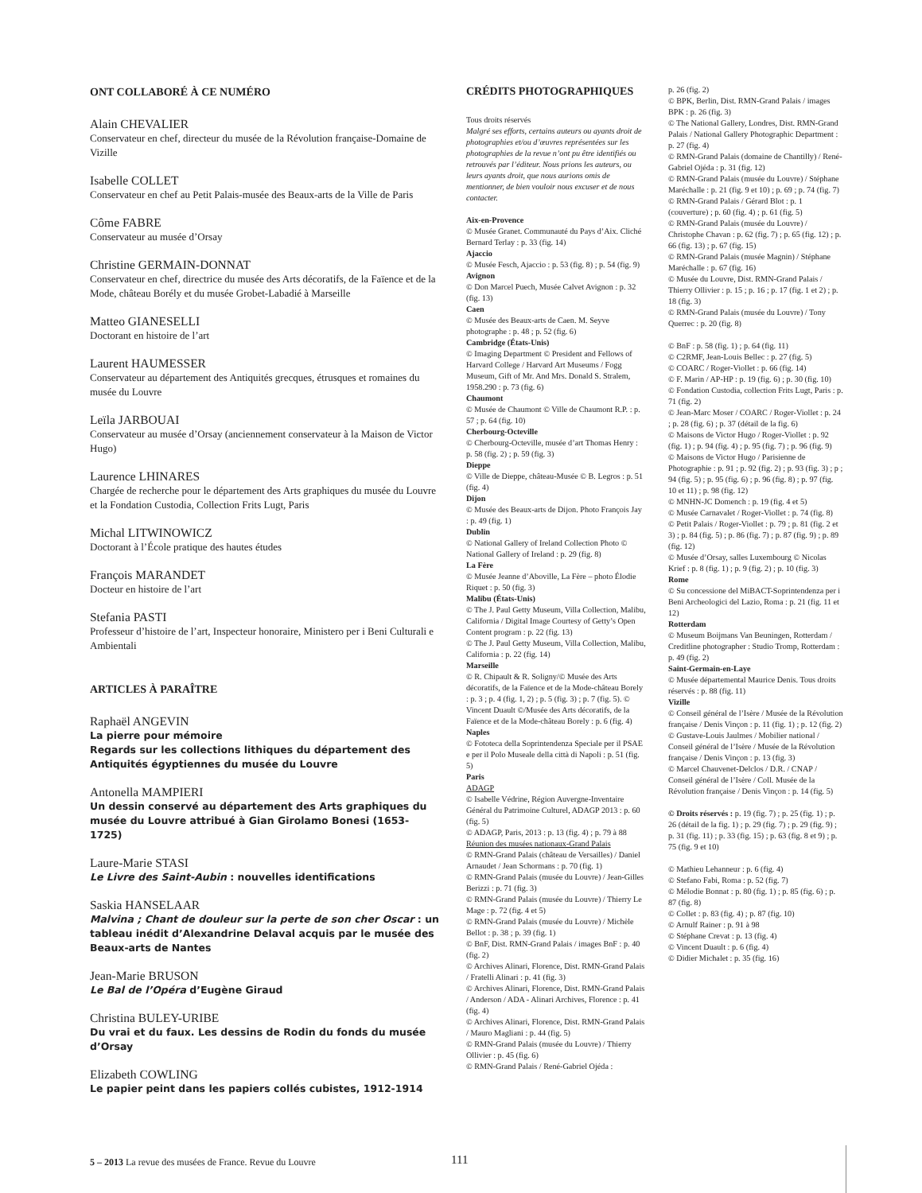ONT COLLABORÉ À CE NUMÉRO
Alain CHEVALIER
Conservateur en chef, directeur du musée de la Révolution française-Domaine de Vizille
Isabelle COLLET
Conservateur en chef au Petit Palais-musée des Beaux-arts de la Ville de Paris
Côme FABRE
Conservateur au musée d’Orsay
Christine GERMAIN-DONNAT
Conservateur en chef, directrice du musée des Arts décoratifs, de la Faïence et de la Mode, château Borély et du musée Grobet-Labadié à Marseille
Matteo GIANESELLI
Doctorant en histoire de l’art
Laurent HAUMESSER
Conservateur au département des Antiquités grecques, étrusques et romaines du musée du Louvre
Leïla JARBOUAI
Conservateur au musée d’Orsay (anciennement conservateur à la Maison de Victor Hugo)
Laurence LHINARES
Chargée de recherche pour le département des Arts graphiques du musée du Louvre et la Fondation Custodia, Collection Frits Lugt, Paris
Michal LITWINOWICZ
Doctorant à l’École pratique des hautes études
François MARANDET
Docteur en histoire de l’art
Stefania PASTI
Professeur d’histoire de l’art, Inspecteur honoraire, Ministero per i Beni Culturali e Ambientali
ARTICLES À PARAÎTRE
Raphaël ANGEVIN
La pierre pour mémoire
Regards sur les collections lithiques du département des Antiquités égyptiennes du musée du Louvre
Antonella MAMPIERI
Un dessin conservé au département des Arts graphiques du musée du Louvre attribué à Gian Girolamo Bonesi (1653-1725)
Laure-Marie STASI
Le Livre des Saint-Aubin : nouvelles identifications
Saskia HANSELAAR
Malvina ; Chant de douleur sur la perte de son cher Oscar : un tableau inédit d’Alexandrine Delaval acquis par le musée des Beaux-arts de Nantes
Jean-Marie BRUSON
Le Bal de l’Opéra d’Eugène Giraud
Christina BULEY-URIBE
Du vrai et du faux. Les dessins de Rodin du fonds du musée d’Orsay
Elizabeth COWLING
Le papier peint dans les papiers collés cubistes, 1912-1914
CRÉDITS PHOTOGRAPHIQUES
Tous droits réservés
Malgré ses efforts, certains auteurs ou ayants droit de photographies et/ou d’œuvres représentées sur les photographies de la revue n’ont pu être identifiés ou retrouvés par l’éditeur. Nous prions les auteurs, ou leurs ayants droit, que nous aurions omis de mentionner, de bien vouloir nous excuser et de nous contacter.
Aix-en-Provence
© Musée Granet. Communauté du Pays d’Aix. Cliché Bernard Terlay : p. 33 (fig. 14)
Ajaccio
© Musée Fesch, Ajaccio : p. 53 (fig. 8) ; p. 54 (fig. 9)
Avignon
© Don Marcel Puech, Musée Calvet Avignon : p. 32 (fig. 13)
Caen
© Musée des Beaux-arts de Caen. M. Seyve photographe : p. 48 ; p. 52 (fig. 6)
Cambridge (États-Unis)
© Imaging Department © President and Fellows of Harvard College / Harvard Art Museums / Fogg Museum, Gift of Mr. And Mrs. Donald S. Stralem, 1958.290 : p. 73 (fig. 6)
Chaumont
© Musée de Chaumont © Ville de Chaumont R.P. : p. 57 ; p. 64 (fig. 10)
Cherbourg-Octeville
© Cherbourg-Octeville, musée d’art Thomas Henry : p. 58 (fig. 2) ; p. 59 (fig. 3)
Dieppe
© Ville de Dieppe, château-Musée © B. Legros : p. 51 (fig. 4)
Dijon
© Musée des Beaux-arts de Dijon. Photo François Jay : p. 49 (fig. 1)
Dublin
© National Gallery of Ireland Collection Photo © National Gallery of Ireland : p. 29 (fig. 8)
La Fère
© Musée Jeanne d’Aboville, La Fère – photo Élodie Riquet : p. 50 (fig. 3)
Malibu (États-Unis)
© The J. Paul Getty Museum, Villa Collection, Malibu, California / Digital Image Courtesy of Getty’s Open Content program : p. 22 (fig. 13)
© The J. Paul Getty Museum, Villa Collection, Malibu, California : p. 22 (fig. 14)
Marseille
© R. Chipault & R. Soligny/© Musée des Arts décoratifs, de la Faïence et de la Mode-château Borely : p. 3 ; p. 4 (fig. 1, 2) ; p. 5 (fig. 3) ; p. 7 (fig. 5). © Vincent Duault ©/Musée des Arts décoratifs, de la Faïence et de la Mode-château Borely : p. 6 (fig. 4)
Naples
© Fototeca della Soprintendenza Speciale per il PSAE e per il Polo Museale della città di Napoli : p. 51 (fig. 5)
Paris
ADAGP
© Isabelle Védrine, Région Auvergne-Inventaire Général du Patrimoine Culturel, ADAGP 2013 : p. 60 (fig. 5)
© ADAGP, Paris, 2013 : p. 13 (fig. 4) ; p. 79 à 88
Réunion des musées nationaux-Grand Palais
© RMN-Grand Palais (château de Versailles) / Daniel Arnaudet / Jean Schormans : p. 70 (fig. 1)
© RMN-Grand Palais (musée du Louvre) / Jean-Gilles Berizzi : p. 71 (fig. 3)
© RMN-Grand Palais (musée du Louvre) / Thierry Le Mage : p. 72 (fig. 4 et 5)
© RMN-Grand Palais (musée du Louvre) / Michèle Bellot : p. 38 ; p. 39 (fig. 1)
© BnF, Dist. RMN-Grand Palais / images BnF : p. 40 (fig. 2)
© Archives Alinari, Florence, Dist. RMN-Grand Palais / Fratelli Alinari : p. 41 (fig. 3)
© Archives Alinari, Florence, Dist. RMN-Grand Palais / Anderson / ADA - Alinari Archives, Florence : p. 41 (fig. 4)
© Archives Alinari, Florence, Dist. RMN-Grand Palais / Mauro Magliani : p. 44 (fig. 5)
© RMN-Grand Palais (musée du Louvre) / Thierry Ollivier : p. 45 (fig. 6)
© RMN-Grand Palais / René-Gabriel Ojéda :
p. 26 (fig. 2)
© BPK, Berlin, Dist. RMN-Grand Palais / images BPK : p. 26 (fig. 3)
© The National Gallery, Londres, Dist. RMN-Grand Palais / National Gallery Photographic Department : p. 27 (fig. 4)
© RMN-Grand Palais (domaine de Chantilly) / René-Gabriel Ojéda : p. 31 (fig. 12)
© RMN-Grand Palais (musée du Louvre) / Stéphane Maréchalle : p. 21 (fig. 9 et 10) ; p. 69 ; p. 74 (fig. 7)
© RMN-Grand Palais / Gérard Blot : p. 1 (couverture) ; p. 60 (fig. 4) ; p. 61 (fig. 5)
© RMN-Grand Palais (musée du Louvre) / Christophe Chavan : p. 62 (fig. 7) ; p. 65 (fig. 12) ; p. 66 (fig. 13) ; p. 67 (fig. 15)
© RMN-Grand Palais (musée Magnin) / Stéphane Maréchalle : p. 67 (fig. 16)
© Musée du Louvre, Dist. RMN-Grand Palais / Thierry Ollivier : p. 15 ; p. 16 ; p. 17 (fig. 1 et 2) ; p. 18 (fig. 3)
© RMN-Grand Palais (musée du Louvre) / Tony Querrec : p. 20 (fig. 8)
© BnF : p. 58 (fig. 1) ; p. 64 (fig. 11)
© C2RMF, Jean-Louis Bellec : p. 27 (fig. 5)
© COARC / Roger-Viollet : p. 66 (fig. 14)
© F. Marin / AP-HP : p. 19 (fig. 6) ; p. 30 (fig. 10)
© Fondation Custodia, collection Frits Lugt, Paris : p. 71 (fig. 2)
© Jean-Marc Moser / COARC / Roger-Viollet : p. 24 ; p. 28 (fig. 6) ; p. 37 (détail de la fig. 6)
© Maisons de Victor Hugo / Roger-Viollet : p. 92 (fig. 1) ; p. 94 (fig. 4) ; p. 95 (fig. 7) ; p. 96 (fig. 9)
© Maisons de Victor Hugo / Parisienne de Photographie : p. 91 ; p. 92 (fig. 2) ; p. 93 (fig. 3) ; p ; 94 (fig. 5) ; p. 95 (fig. 6) ; p. 96 (fig. 8) ; p. 97 (fig. 10 et 11) ; p. 98 (fig. 12)
© MNHN-JC Domench : p. 19 (fig. 4 et 5)
© Musée Carnavalet / Roger-Viollet : p. 74 (fig. 8)
© Petit Palais / Roger-Viollet : p. 79 ; p. 81 (fig. 2 et 3) ; p. 84 (fig. 5) ; p. 86 (fig. 7) ; p. 87 (fig. 9) ; p. 89 (fig. 12)
© Musée d’Orsay, salles Luxembourg © Nicolas Krief : p. 8 (fig. 1) ; p. 9 (fig. 2) ; p. 10 (fig. 3)
Rome
© Su concessione del MiBACT-Soprintendenza per i Beni Archeologici del Lazio, Roma : p. 21 (fig. 11 et 12)
Rotterdam
© Museum Boijmans Van Beuningen, Rotterdam / Creditline photographer : Studio Tromp, Rotterdam : p. 49 (fig. 2)
Saint-Germain-en-Laye
© Musée départemental Maurice Denis. Tous droits réservés : p. 88 (fig. 11)
Vizille
© Conseil général de l’Isère / Musée de la Révolution française / Denis Vinçon : p. 11 (fig. 1) ; p. 12 (fig. 2)
© Gustave-Louis Jaulmes / Mobilier national / Conseil général de l’Isère / Musée de la Révolution française / Denis Vinçon : p. 13 (fig. 3)
© Marcel Chauvenet-Delclos / D.R. / CNAP / Conseil général de l’Isère / Coll. Musée de la Révolution française / Denis Vinçon : p. 14 (fig. 5)
© Droits réservés : p. 19 (fig. 7) ; p. 25 (fig. 1) ; p. 26 (détail de la fig. 1) ; p. 29 (fig. 7) ; p. 29 (fig. 9) ; p. 31 (fig. 11) ; p. 33 (fig. 15) ; p. 63 (fig. 8 et 9) ; p. 75 (fig. 9 et 10)
© Mathieu Lehanneur : p. 6 (fig. 4)
© Stefano Fabi, Roma : p. 52 (fig. 7)
© Mélodie Bonnat : p. 80 (fig. 1) ; p. 85 (fig. 6) ; p. 87 (fig. 8)
© Collet : p. 83 (fig. 4) ; p. 87 (fig. 10)
© Arnulf Rainer : p. 91 à 98
© Stéphane Crevat : p. 13 (fig. 4)
© Vincent Duault : p. 6 (fig. 4)
© Didier Michalet : p. 35 (fig. 16)
5 – 2013 La revue des musées de France. Revue du Louvre
111